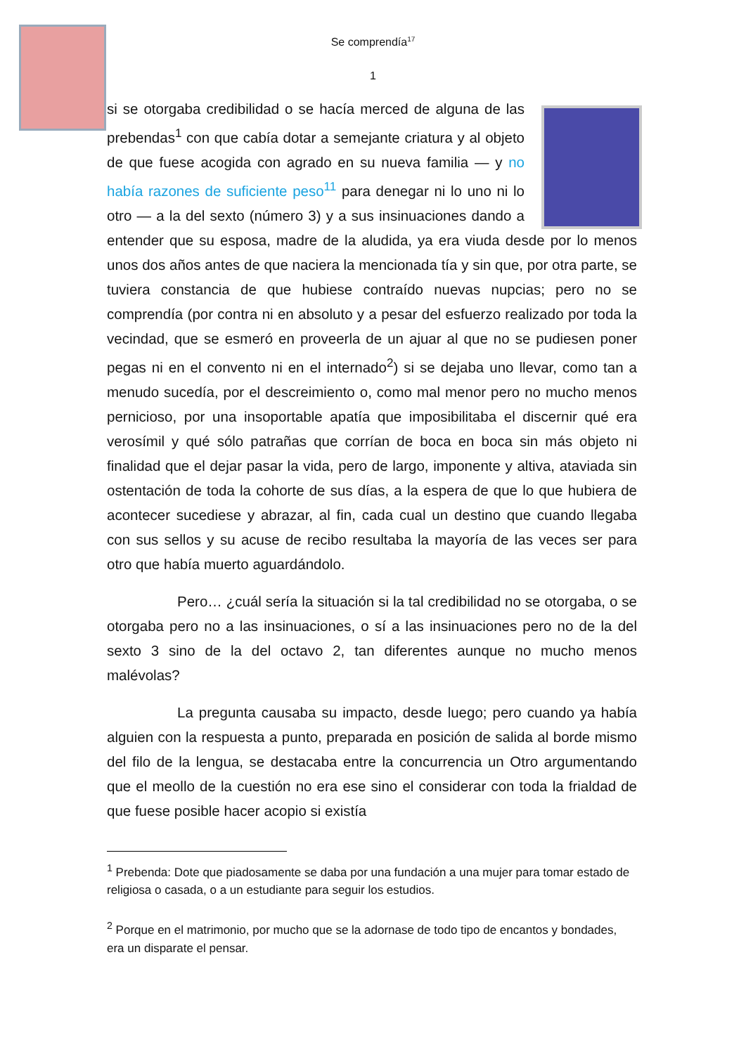Se comprendía<sup>17</sup>
1
si se otorgaba credibilidad o se hacía merced de alguna de las prebendas<sup>1</sup> con que cabía dotar a semejante criatura y al objeto de que fuese acogida con agrado en su nueva familia — y no había razones de suficiente peso<sup>11</sup> para denegar ni lo uno ni lo otro — a la del sexto (número 3) y a sus insinuaciones dando a entender que su esposa, madre de la aludida, ya era viuda desde por lo menos unos dos años antes de que naciera la mencionada tía y sin que, por otra parte, se tuviera constancia de que hubiese contraído nuevas nupcias; pero no se comprendía (por contra ni en absoluto y a pesar del esfuerzo realizado por toda la vecindad, que se esmeró en proveerla de un ajuar al que no se pudiesen poner pegas ni en el convento ni en el internado<sup>2</sup>) si se dejaba uno llevar, como tan a menudo sucedía, por el descreimiento o, como mal menor pero no mucho menos pernicioso, por una insoportable apatía que imposibilitaba el discernir qué era verosímil y qué sólo patrañas que corrían de boca en boca sin más objeto ni finalidad que el dejar pasar la vida, pero de largo, imponente y altiva, ataviada sin ostentación de toda la cohorte de sus días, a la espera de que lo que hubiera de acontecer sucediese y abrazar, al fin, cada cual un destino que cuando llegaba con sus sellos y su acuse de recibo resultaba la mayoría de las veces ser para otro que había muerto aguardándolo.
Pero… ¿cuál sería la situación si la tal credibilidad no se otorgaba, o se otorgaba pero no a las insinuaciones, o sí a las insinuaciones pero no de la del sexto 3 sino de la del octavo 2, tan diferentes aunque no mucho menos malévolas?
La pregunta causaba su impacto, desde luego; pero cuando ya había alguien con la respuesta a punto, preparada en posición de salida al borde mismo del filo de la lengua, se destacaba entre la concurrencia un Otro argumentando que el meollo de la cuestión no era ese sino el considerar con toda la frialdad de que fuese posible hacer acopio si existía
<sup>1</sup> Prebenda: Dote que piadosamente se daba por una fundación a una mujer para tomar estado de religiosa o casada, o a un estudiante para seguir los estudios.
<sup>2</sup> Porque en el matrimonio, por mucho que se la adornase de todo tipo de encantos y bondades, era un disparate el pensar.